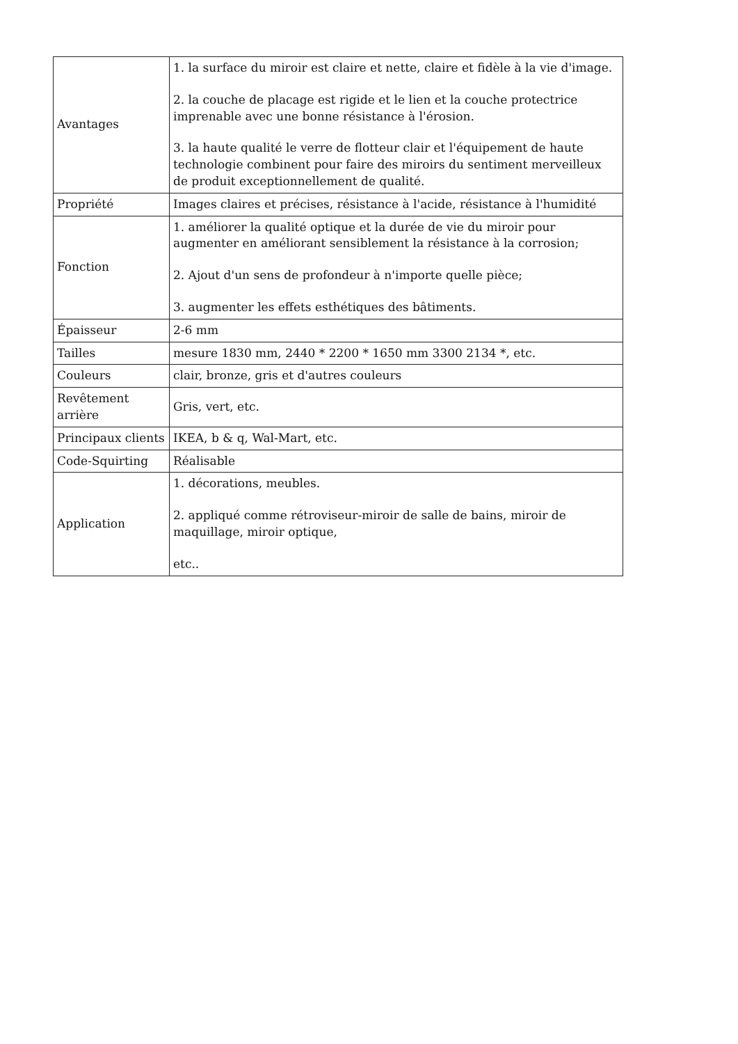| Avantages | 1. la surface du miroir est claire et nette, claire et fidèle à la vie d'image. 2. la couche de placage est rigide et le lien et la couche protectrice imprenable avec une bonne résistance à l'érosion. 3. la haute qualité le verre de flotteur clair et l'équipement de haute technologie combinent pour faire des miroirs du sentiment merveilleux de produit exceptionnellement de qualité. |
| Propriété | Images claires et précises, résistance à l'acide, résistance à l'humidité |
| Fonction | 1. améliorer la qualité optique et la durée de vie du miroir pour augmenter en améliorant sensiblement la résistance à la corrosion; 2. Ajout d'un sens de profondeur à n'importe quelle pièce; 3. augmenter les effets esthétiques des bâtiments. |
| Épaisseur | 2-6 mm |
| Tailles | mesure 1830 mm, 2440 * 2200 * 1650 mm 3300 2134 *, etc. |
| Couleurs | clair, bronze, gris et d'autres couleurs |
| Revêtement arrière | Gris, vert, etc. |
| Principaux clients | IKEA, b & q, Wal-Mart, etc. |
| Code-Squirting | Réalisable |
| Application | 1. décorations, meubles. 2. appliqué comme rétroviseur-miroir de salle de bains, miroir de maquillage, miroir optique, etc.. |